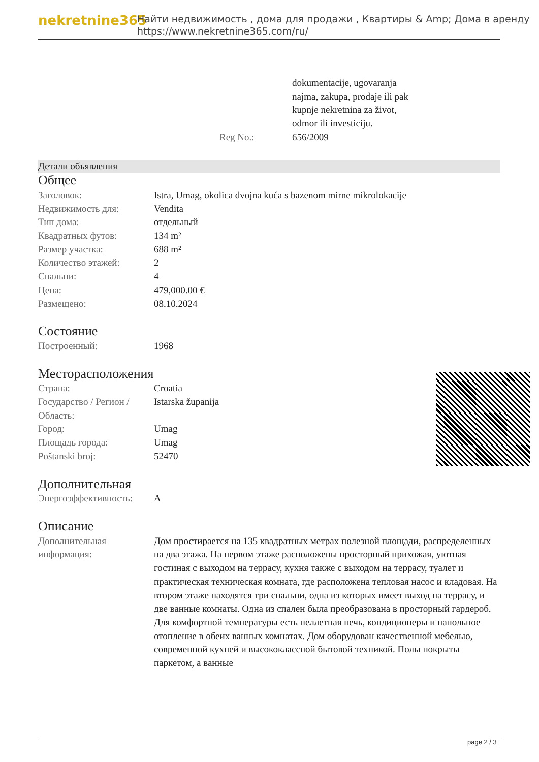nekretnine365
Найти недвижимость , дома для продажи , Квартиры & Amp; Дома в аренду
https://www.nekretnine365.com/ru/
| | | dokumentacije, ugovaranja najma, zakupa, prodaje ili pak kupnje nekretnina za život, odmor ili investiciju. |
| | Reg No.: | 656/2009 |
Детали объявления
Общее
| Заголовок: | Istra, Umag, okolica dvojna kuća s bazenom mirne mikrolokacije |
| Недвижимость для: | Vendita |
| Тип дома: | отдельный |
| Квадратных футов: | 134 m² |
| Размер участка: | 688 m² |
| Количество этажей: | 2 |
| Спальни: | 4 |
| Цена: | 479,000.00 € |
| Размещено: | 08.10.2024 |
Состояние
| Построенный: | 1968 |
Месторасположения
| Страна: | Croatia |
| Государство / Регион / Область: | Istarska županija |
| Город: | Umag |
| Площадь города: | Umag |
| Poštanski broj: | 52470 |
Дополнительная
| Энергоэффективность: | A |
Описание
| Дополнительная информация: | Дом простирается на 135 квадратных метрах полезной площади, распределенных на два этажа. На первом этаже расположены просторный прихожая, уютная гостиная с выходом на террасу, кухня также с выходом на террасу, туалет и практическая техническая комната, где расположена тепловая насос и кладовая. На втором этаже находятся три спальни, одна из которых имеет выход на террасу, и две ванные комнаты. Одна из спален была преобразована в просторный гардероб. Для комфортной температуры есть пеллетная печь, кондиционеры и напольное отопление в обеих ванных комнатах. Дом оборудован качественной мебелью, современной кухней и высококлассной бытовой техникой. Полы покрыты паркетом, а ванные |
page 2 / 3